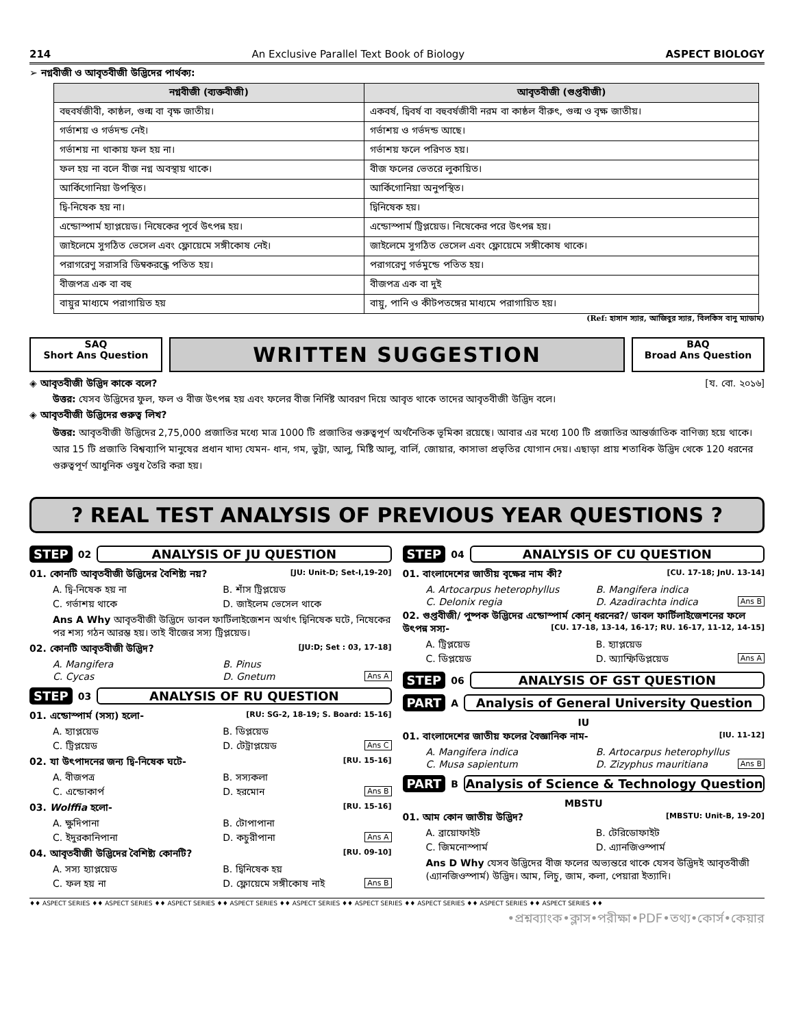214 An Exclusive Parallel Text Book of Biology ASPECT BIOLOGY
➢ নগ্নবীজী ও আবৃতবীজী উদ্ভিদের পার্থক্য:
| নগ্নবীজী (ব্যক্তবীজী) | আবৃতবীজী (গুপ্তবীজী) |
| --- | --- |
| বহুবর্ষজীবী, কাষ্ঠল, গুল্ম বা বৃক্ষ জাতীয়। | একবর্ষ, দ্বিবর্ষ বা বহুবর্ষজীবী নরম বা কাষ্ঠল বীরুৎ, গুল্ম ও বৃক্ষ জাতীয়। |
| গর্ভাশয় ও গর্ভদন্ড নেই। | গর্ভাশয় ও গর্ভদন্ড আছে। |
| গর্ভাশয় না থাকায় ফল হয় না। | গর্ভাশয় ফলে পরিণত হয়। |
| ফল হয় না বলে বীজ নগ্ন অবস্থায় থাকে। | বীজ ফলের ভেতরে লুকায়িত। |
| আর্কিগোনিয়া উপস্থিত। | আর্কিগোনিয়া অনুপস্থিত। |
| দ্বি-নিষেক হয় না। | দ্বিনিষেক হয়। |
| এন্ডোস্পার্ম হ্যাপ্লয়েড। নিষেকের পূর্বে উৎপন্ন হয়। | এন্ডোস্পার্ম ট্রিপ্লয়েড। নিষেকের পরে উৎপন্ন হয়। |
| জাইলেমে সুগঠিত ভেসেল এবং ফ্লোয়েমে সঙ্গীকোষ নেই। | জাইলেমে সুগঠিত ভেসেল এবং ফ্লোয়েমে সঙ্গীকোষ থাকে। |
| পরাগরেণু সরাসরি ডিম্বকরন্ধ্রে পতিত হয়। | পরাগরেণু গর্ভমুন্ডে পতিত হয়। |
| বীজপত্র এক বা বহু | বীজপত্র এক বা দুই |
| বায়ুর মাধ্যমে পরাগায়িত হয় | বায়ু, পানি ও কীটপতঙ্গের মাধ্যমে পরাগায়িত হয়। |
(Ref: হাসান স্যার, আজিবুর স্যার, বিলকিস বানু ম্যাডাম)
SAQ
Short Ans Question
WRITTEN SUGGESTION
BAQ
Broad Ans Question
◈ আবৃতবীজী উদ্ভিদ কাকে বলে? [য. বো. ২০১৬]
উত্তর: যেসব উদ্ভিদের ফুল, ফল ও বীজ উৎপন্ন হয় এবং ফলের বীজ নির্দিষ্ট আবরণ দিয়ে আবৃত থাকে তাদের আবৃতবীজী উদ্ভিদ বলে।
◈ আবৃতবীজী উদ্ভিদের গুরুত্ব লিখ?
উত্তর: আবৃতবীজী উদ্ভিদের 2,75,000 প্রজাতির মধ্যে মাত্র 1000 টি প্রজাতির গুরুত্বপূর্ণ অর্থনৈতিক ভূমিকা রয়েছে। আবার এর মধ্যে 100 টি প্রজাতির আন্তর্জাতিক বাণিজ্য হয়ে থাকে। আর 15 টি প্রজাতি বিশ্বব্যাপি মানুষের প্রধান খাদ্য যেমন- ধান, গম, ভুট্টা, আলু, মিষ্টি আলু, বার্লি, জোয়ার, কাসাভা প্রভৃতির যোগান দেয়। এছাড়া প্রায় শতাধিক উদ্ভিদ থেকে 120 ধরনের গুরুত্বপূর্ণ আধুনিক ওষুধ তৈরি করা হয়।
? REAL TEST ANALYSIS OF PREVIOUS YEAR QUESTIONS ?
STEP 02 ANALYSIS OF JU QUESTION
01. কোনটি আবৃতবীজী উদ্ভিদের বৈশিষ্ট্য নয়? [JU: Unit-D; Set-I,19-20]
A. দ্বি-নিষেক হয় না B. শাঁস ট্রিপ্লয়েড C. গর্ভাশয় থাকে D. জাইলেম ভেসেল থাকে
Ans A Why আবৃতবীজী উদ্ভিদে ডাবল ফার্টিলাইজেশন অর্থাৎ দ্বিনিষেক ঘটে, নিষেকের পর শস্য গঠন আরম্ভ হয়। তাই বীজের সস্য ট্রিপ্লয়েড।
02. কোনটি আবৃতবীজী উদ্ভিদ? [JU:D; Set : 03, 17-18]
A. Mangifera B. Pinus C. Cycas D. Gnetum Ans A
STEP 03 ANALYSIS OF RU QUESTION
01. এন্ডোস্পার্ম (সস্য) হলো- [RU: SG-2, 18-19; S. Board: 15-16]
A. হ্যাপ্লয়েড B. ডিপ্লয়েড C. ট্রিপ্লয়েড D. টেট্রাপ্লয়েড Ans C
02. যা উৎপাদনের জন্য দ্বি-নিষেক ঘটে- [RU. 15-16]
A. বীজপত্র B. সস্যকলা C. এন্ডোকার্প D. হরমোন Ans B
03. Wolffia হলো- [RU. 15-16]
A. ক্ষুদিপানা B. টোপাপানা C. ইদুরকানিপানা D. কচুরীপানা Ans A
04. আবৃতবীজী উদ্ভিদের বৈশিষ্ট্য কোনটি? [RU. 09-10]
A. সস্য হ্যাপ্লয়েড B. দ্বিনিষেক হয় C. ফল হয় না D. ফ্লোয়েমে সঙ্গীকোষ নাই Ans B
STEP 04 ANALYSIS OF CU QUESTION
01. বাংলাদেশের জাতীয় বৃক্ষের নাম কী? [CU. 17-18; JnU. 13-14]
A. Artocarpus heterophyllus B. Mangifera indica C. Delonix regia D. Azadirachta indica Ans B
02. গুপ্তবীজী/ পুষ্পক উদ্ভিদের এন্ডোস্পার্ম কোন্ ধরনের?/ ডাবল ফার্টিলাইজেশনের ফলে উৎপন্ন সস্য- [CU. 17-18, 13-14, 16-17; RU. 16-17, 11-12, 14-15]
A. ট্রিপ্লয়েড B. হ্যাপ্লয়েড C. ডিপ্লয়েড D. অ্যাম্ফিডিপ্লয়েড Ans A
STEP 06 ANALYSIS OF GST QUESTION
PART A Analysis of General University Question
IU
01. বাংলাদেশের জাতীয় ফলের বৈজ্ঞানিক নাম- [IU. 11-12]
A. Mangifera indica B. Artocarpus heterophyllus C. Musa sapientum D. Zizyphus mauritiana Ans B
PART B Analysis of Science & Technology Question
MBSTU
01. আম কোন জাতীয় উদ্ভিদ? [MBSTU: Unit-B, 19-20]
A. ব্রায়োফাইট B. টেরিডোফাইট C. জিমনোস্পার্ম D. এ্যানজিওস্পার্ম
Ans D Why যেসব উদ্ভিদের বীজ ফলের অভ্যন্তরে থাকে যেসব উদ্ভিদই আবৃতবীজী (এ্যানজিওস্পার্ম) উদ্ভিদ। আম, লিচু, জাম, কলা, পেয়ারা ইত্যাদি।
♦♦ ASPECT SERIES ♦♦ ASPECT SERIES ♦♦ ASPECT SERIES ♦♦ ASPECT SERIES ♦♦ ASPECT SERIES ♦♦ ASPECT SERIES ♦♦ ASPECT SERIES ♦♦ ASPECT SERIES ♦♦ ASPECT SERIES ♦♦
•প্রশ্নব্যাংক•ক্লাস•পরীক্ষা•PDF•তথ্য•কোর্স•কেয়ার